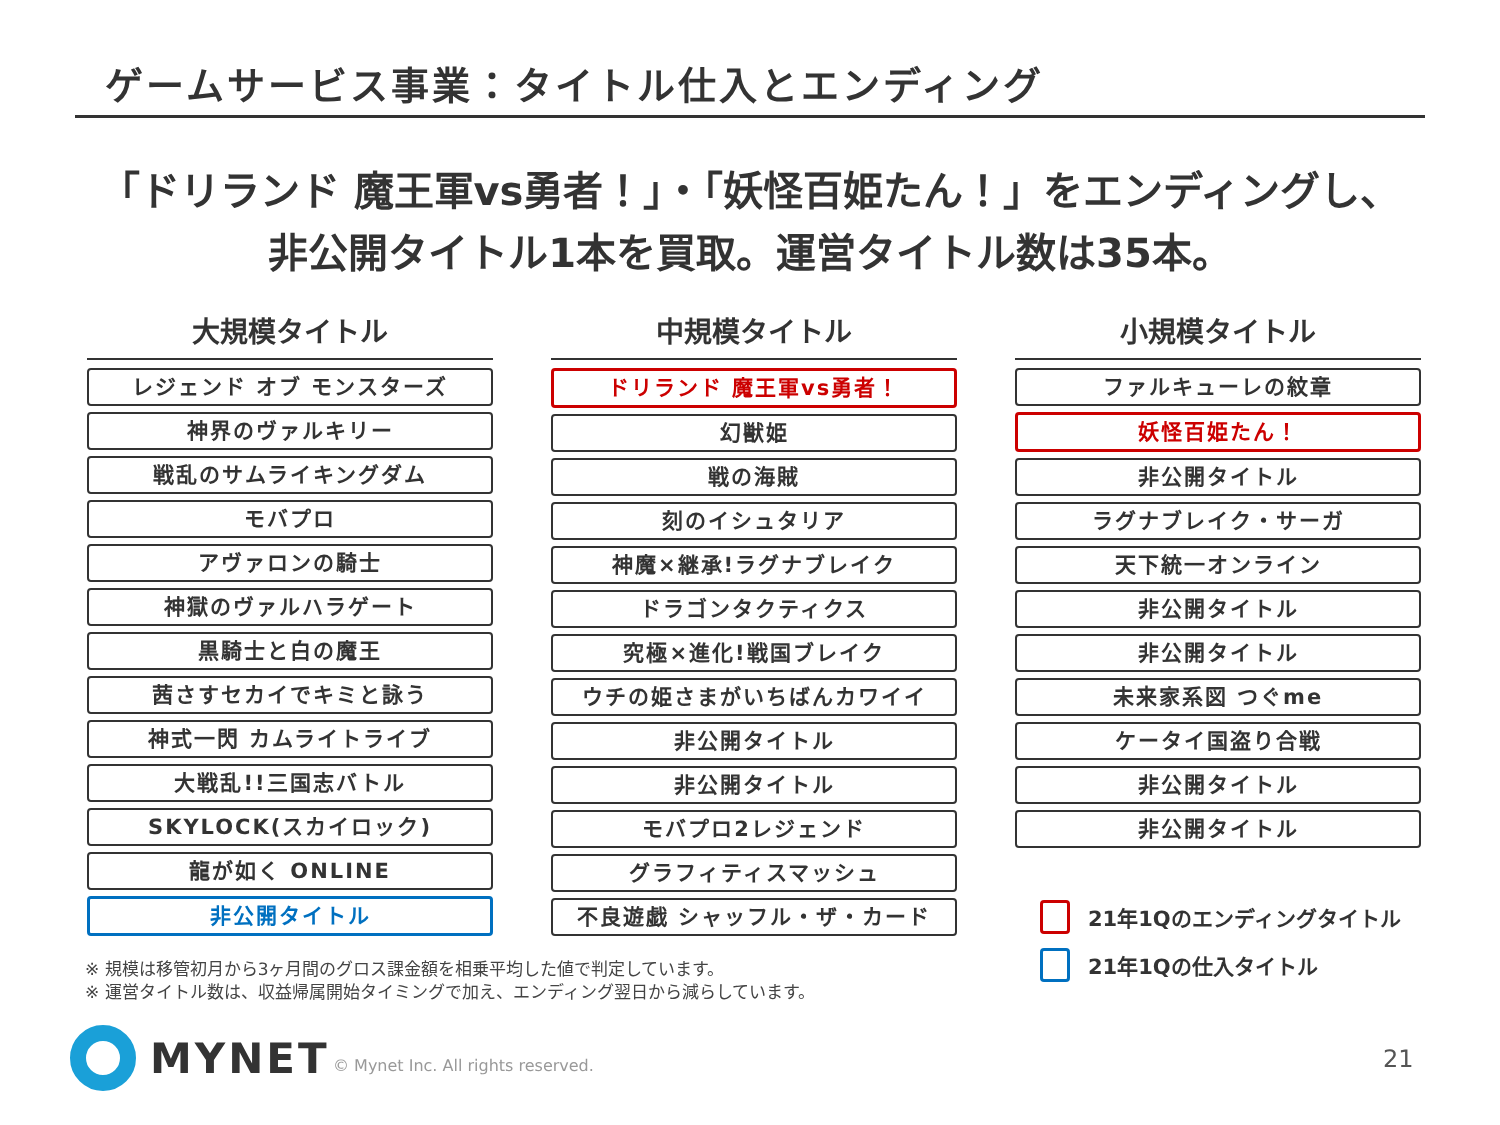ゲームサービス事業：タイトル仕入とエンディング
「ドリランド 魔王軍vs勇者！」・「妖怪百姫たん！」をエンディングし、
非公開タイトル1本を買取。運営タイトル数は35本。
大規模タイトル
レジェンド オブ モンスターズ
神界のヴァルキリー
戦乱のサムライキングダム
モバプロ
アヴァロンの騎士
神獄のヴァルハラゲート
黒騎士と白の魔王
茜さすセカイでキミと詠う
神式一閃 カムライトライブ
大戦乱!!三国志バトル
SKYLOCK(スカイロック)
龍が如く ONLINE
非公開タイトル
中規模タイトル
ドリランド 魔王軍vs勇者！
幻獣姫
戦の海賊
刻のイシュタリア
神魔×継承!ラグナブレイク
ドラゴンタクティクス
究極×進化!戦国ブレイク
ウチの姫さまがいちばんカワイイ
非公開タイトル
非公開タイトル
モバプロ2レジェンド
グラフィティスマッシュ
不良遊戯 シャッフル・ザ・カード
小規模タイトル
ファルキューレの紋章
妖怪百姫たん！
非公開タイトル
ラグナブレイク・サーガ
天下統一オンライン
非公開タイトル
非公開タイトル
未来家系図 つぐme
ケータイ国盗り合戦
非公開タイトル
非公開タイトル
21年1Qのエンディングタイトル
21年1Qの仕入タイトル
※ 規模は移管初月から3ヶ月間のグロス課金額を相乗平均した値で判定しています。
※ 運営タイトル数は、収益帰属開始タイミングで加え、エンディング翌日から減らしています。
MYNET
© Mynet Inc. All rights reserved.
21